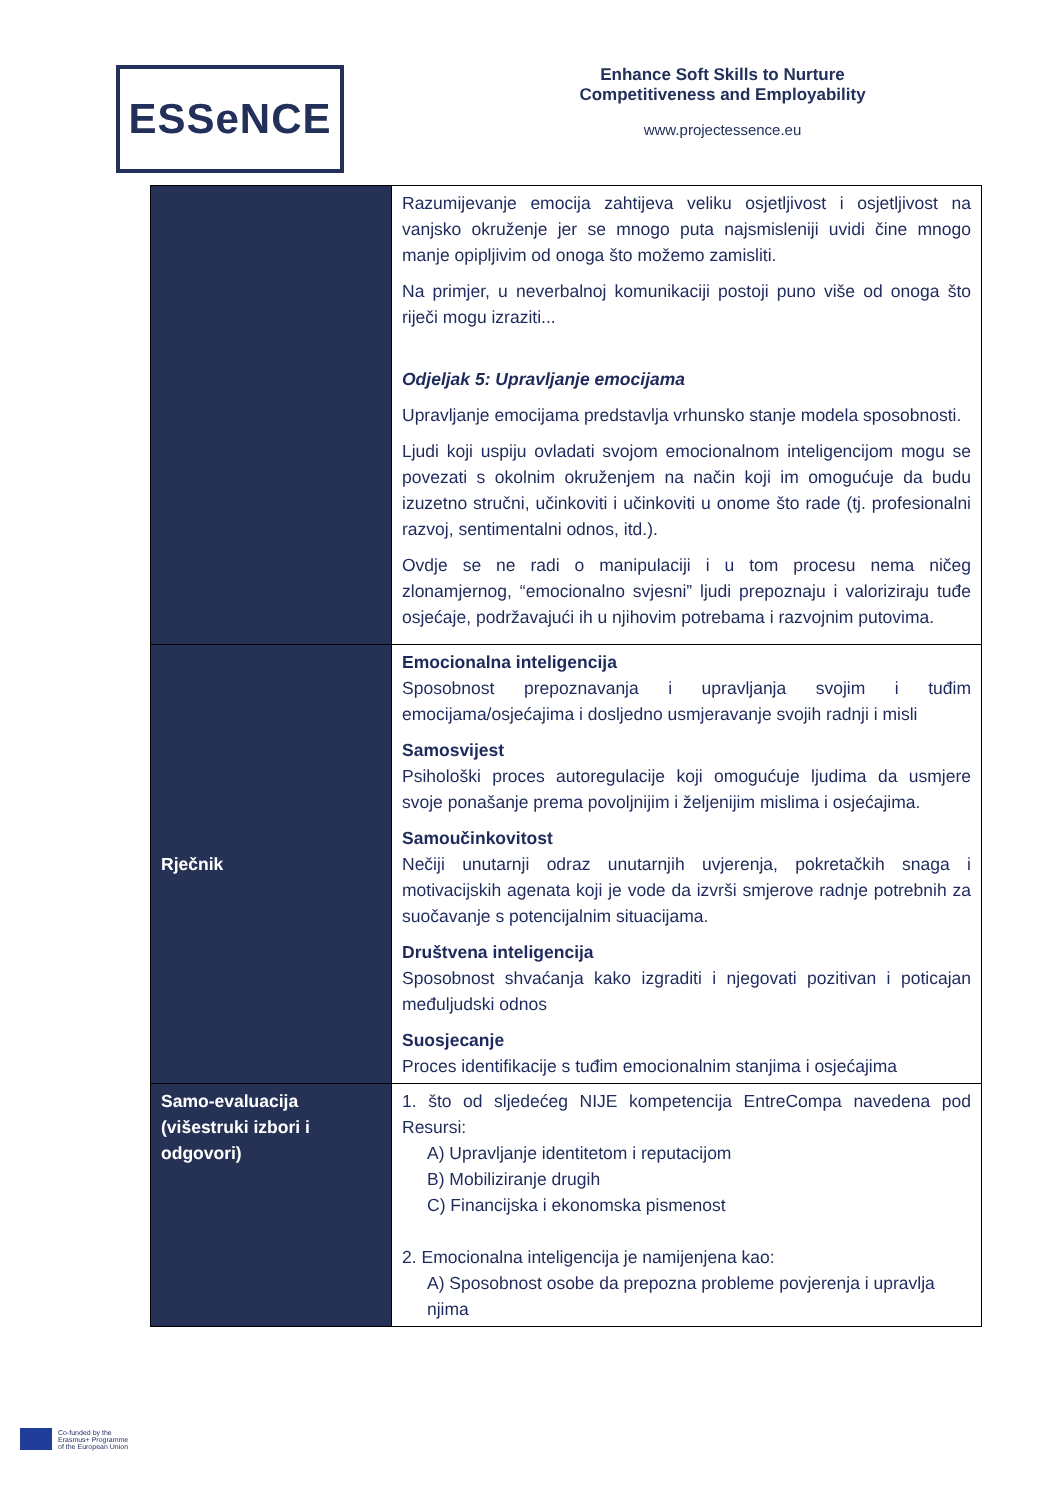ESSeNCE
Enhance Soft Skills to Nurture
Competitiveness and Employability
www.projectessence.eu
| | Razumijevanje emocija zahtijeva veliku osjetljivost i osjetljivost na vanjsko okruženje jer se mnogo puta najsmisleniji uvidi čine mnogo manje opipljivim od onoga što možemo zamisliti. Na primjer, u neverbalnoj komunikaciji postoji puno više od onoga što riječi mogu izraziti... Odjeljak 5: Upravljanje emocijama Upravljanje emocijama predstavlja vrhunsko stanje modela sposobnosti. Ljudi koji uspiju ovladati svojom emocionalnom inteligencijom mogu se povezati s okolnim okruženjem na način koji im omogućuje da budu izuzetno stručni, učinkoviti i učinkoviti u onome što rade (tj. profesionalni razvoj, sentimentalni odnos, itd.). Ovdje se ne radi o manipulaciji i u tom procesu nema ničeg zlonamjernog, “emocionalno svjesni” ljudi prepoznaju i valoriziraju tuđe osjećaje, podržavajući ih u njihovim potrebama i razvojnim putovima. |
| Rječnik | Emocionalna inteligencija Sposobnost prepoznavanja i upravljanja svojim i tuđim emocijama/osjećajima i dosljedno usmjeravanje svojih radnji i misli Samosvijest Psihološki proces autoregulacije koji omogućuje ljudima da usmjere svoje ponašanje prema povoljnijim i željenijim mislima i osjećajima. Samoučinkovitost Nečiji unutarnji odraz unutarnjih uvjerenja, pokretačkih snaga i motivacijskih agenata koji je vode da izvrši smjerove radnje potrebnih za suočavanje s potencijalnim situacijama. Društvena inteligencija Sposobnost shvaćanja kako izgraditi i njegovati pozitivan i poticajan međuljudski odnos Suosjecanje Proces identifikacije s tuđim emocionalnim stanjima i osjećajima |
| Samo-evaluacija (višestruki izbori i odgovori) | 1. što od sljedećeg NIJE kompetencija EntreCompa navedena pod Resursi: A) Upravljanje identitetom i reputacijom B) Mobiliziranje drugih C) Financijska i ekonomska pismenost 2. Emocionalna inteligencija je namijenjena kao: A) Sposobnost osobe da prepozna probleme povjerenja i upravlja njima |
Co-funded by the
Erasmus+ Programme
of the European Union